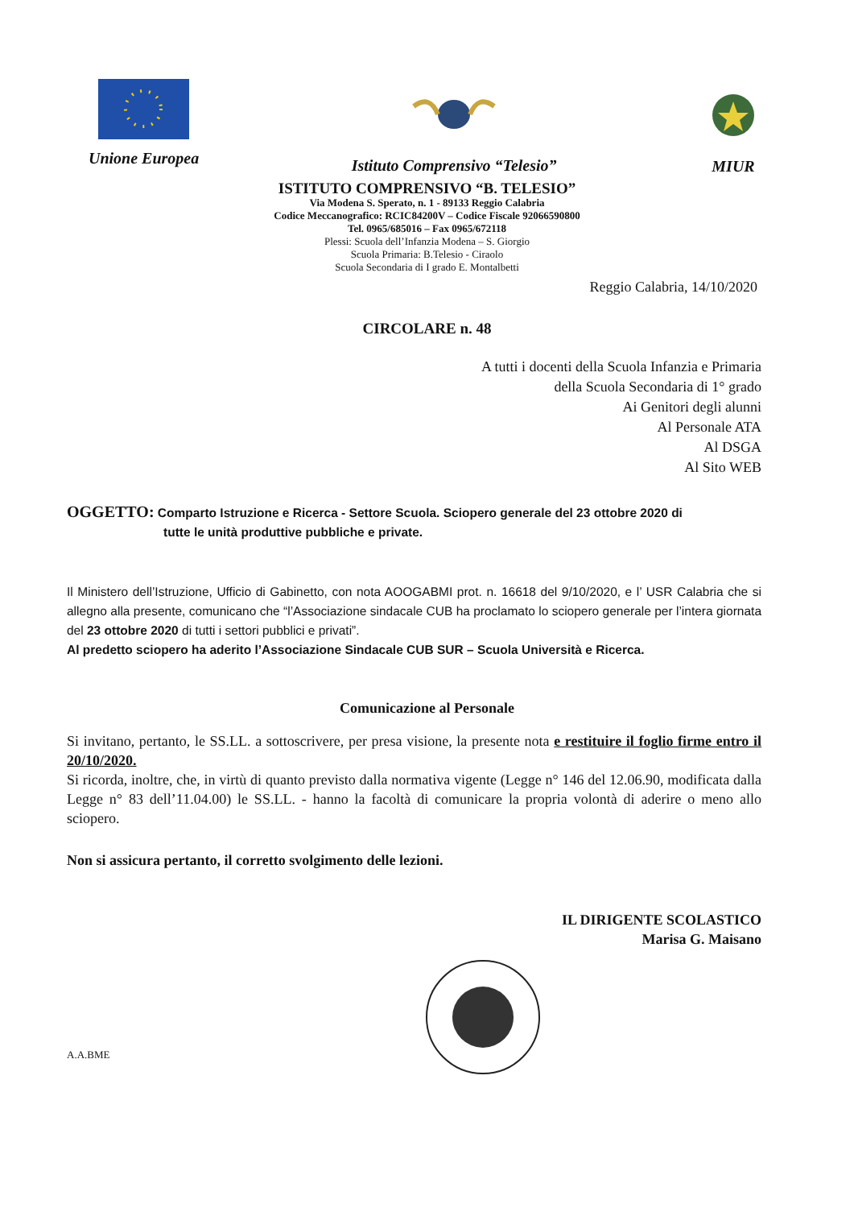Unione Europea Istituto Comprensivo “Telesio” MIUR
ISTITUTO COMPRENSIVO “B. TELESIO”
Via Modena S. Sperato, n. 1 - 89133 Reggio Calabria
Codice Meccanografico: RCIC84200V – Codice Fiscale 92066590800
Tel. 0965/685016 – Fax 0965/672118
Plessi: Scuola dell’Infanzia Modena – S. Giorgio
Scuola Primaria: B.Telesio - Ciraolo
Scuola Secondaria di I grado E. Montalbetti
Reggio Calabria, 14/10/2020
CIRCOLARE n. 48
A tutti i docenti della Scuola Infanzia e Primaria
della Scuola Secondaria di 1° grado
Ai Genitori degli alunni
Al Personale ATA
Al DSGA
Al Sito WEB
OGGETTO: Comparto Istruzione e Ricerca - Settore Scuola. Sciopero generale del 23 ottobre 2020 di
tutte le unità produttive pubbliche e private.
Il Ministero dell’Istruzione, Ufficio di Gabinetto, con nota AOOGABMI prot. n. 16618 del 9/10/2020, e l’ USR Calabria che si allegno alla presente, comunicano che “l’Associazione sindacale CUB ha proclamato lo sciopero generale per l’intera giornata del 23 ottobre 2020 di tutti i settori pubblici e privati”.
Al predetto sciopero ha aderito l’Associazione Sindacale CUB SUR – Scuola Università e Ricerca.
Comunicazione al Personale
Si invitano, pertanto, le SS.LL. a sottoscrivere, per presa visione, la presente nota e restituire il foglio firme entro il 20/10/2020.
Si ricorda, inoltre, che, in virtù di quanto previsto dalla normativa vigente (Legge n° 146 del 12.06.90, modificata dalla Legge n° 83 dell’11.04.00) le SS.LL. - hanno la facoltà di comunicare la propria volontà di aderire o meno allo sciopero.
Non si assicura pertanto, il corretto svolgimento delle lezioni.
IL DIRIGENTE SCOLASTICO
Marisa G. Maisano
A.A.BME